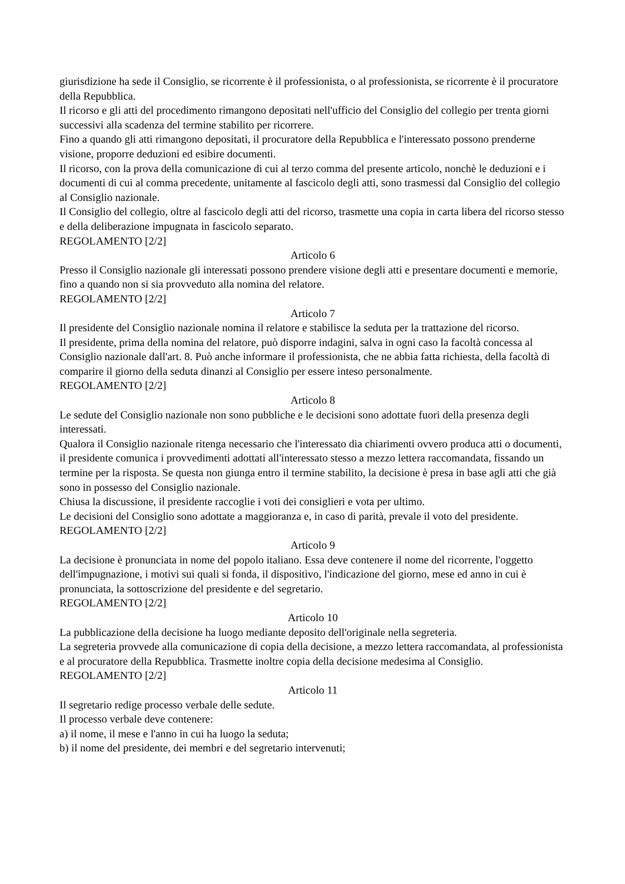giurisdizione ha sede il Consiglio, se ricorrente è il professionista, o al professionista, se ricorrente è il procuratore della Repubblica.
Il ricorso e gli atti del procedimento rimangono depositati nell'ufficio del Consiglio del collegio per trenta giorni successivi alla scadenza del termine stabilito per ricorrere.
Fino a quando gli atti rimangono depositati, il procuratore della Repubblica e l'interessato possono prenderne visione, proporre deduzioni ed esibire documenti.
Il ricorso, con la prova della comunicazione di cui al terzo comma del presente articolo, nonchè le deduzioni e i documenti di cui al comma precedente, unitamente al fascicolo degli atti, sono trasmessi dal Consiglio del collegio al Consiglio nazionale.
Il Consiglio del collegio, oltre al fascicolo degli atti del ricorso, trasmette una copia in carta libera del ricorso stesso e della deliberazione impugnata in fascicolo separato.
REGOLAMENTO [2/2]
Articolo 6
Presso il Consiglio nazionale gli interessati possono prendere visione degli atti e presentare documenti e memorie, fino a quando non si sia provveduto alla nomina del relatore.
REGOLAMENTO [2/2]
Articolo 7
Il presidente del Consiglio nazionale nomina il relatore e stabilisce la seduta per la trattazione del ricorso.
Il presidente, prima della nomina del relatore, può disporre indagini, salva in ogni caso la facoltà concessa al Consiglio nazionale dall'art. 8. Può anche informare il professionista, che ne abbia fatta richiesta, della facoltà di comparire il giorno della seduta dinanzi al Consiglio per essere inteso personalmente.
REGOLAMENTO [2/2]
Articolo 8
Le sedute del Consiglio nazionale non sono pubbliche e le decisioni sono adottate fuori della presenza degli interessati.
Qualora il Consiglio nazionale ritenga necessario che l'interessato dia chiarimenti ovvero produca atti o documenti, il presidente comunica i provvedimenti adottati all'interessato stesso a mezzo lettera raccomandata, fissando un termine per la risposta. Se questa non giunga entro il termine stabilito, la decisione è presa in base agli atti che già sono in possesso del Consiglio nazionale.
Chiusa la discussione, il presidente raccoglie i voti dei consiglieri e vota per ultimo.
Le decisioni del Consiglio sono adottate a maggioranza e, in caso di parità, prevale il voto del presidente.
REGOLAMENTO [2/2]
Articolo 9
La decisione è pronunciata in nome del popolo italiano. Essa deve contenere il nome del ricorrente, l'oggetto dell'impugnazione, i motivi sui quali si fonda, il dispositivo, l'indicazione del giorno, mese ed anno in cui è pronunciata, la sottoscrizione del presidente e del segretario.
REGOLAMENTO [2/2]
Articolo 10
La pubblicazione della decisione ha luogo mediante deposito dell'originale nella segreteria.
La segreteria provvede alla comunicazione di copia della decisione, a mezzo lettera raccomandata, al professionista e al procuratore della Repubblica. Trasmette inoltre copia della decisione medesima al Consiglio.
REGOLAMENTO [2/2]
Articolo 11
Il segretario redige processo verbale delle sedute.
Il processo verbale deve contenere:
a) il nome, il mese e l'anno in cui ha luogo la seduta;
b) il nome del presidente, dei membri e del segretario intervenuti;